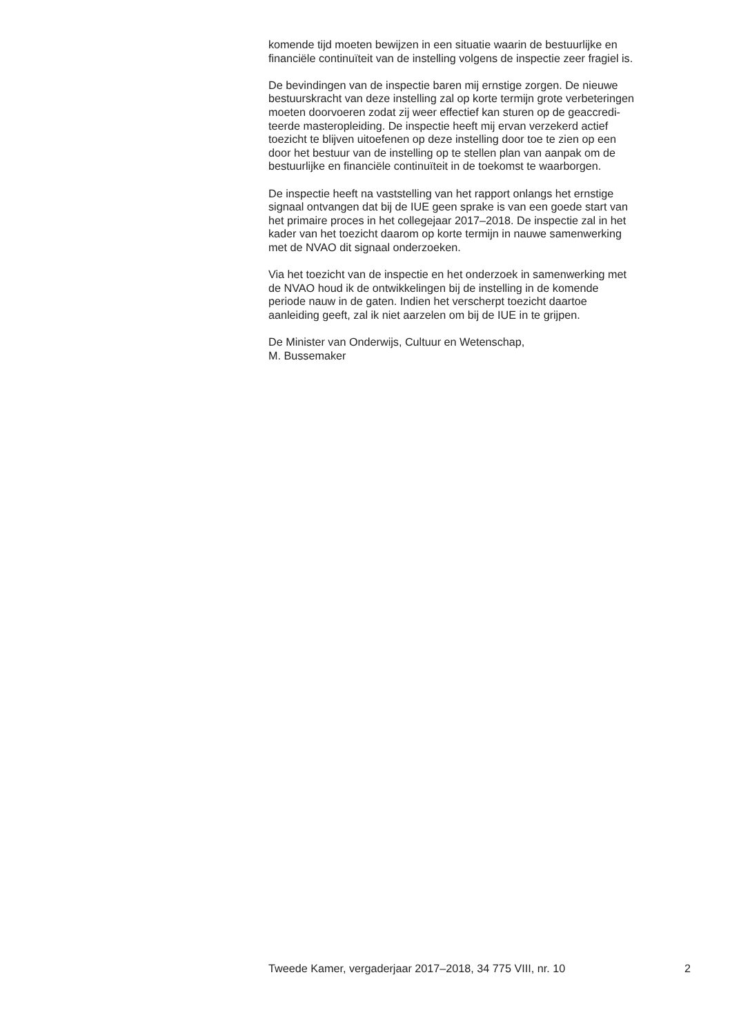komende tijd moeten bewijzen in een situatie waarin de bestuurlijke en
financiële continuïteit van de instelling volgens de inspectie zeer fragiel is.
De bevindingen van de inspectie baren mij ernstige zorgen. De nieuwe
bestuurskracht van deze instelling zal op korte termijn grote verbeteringen
moeten doorvoeren zodat zij weer effectief kan sturen op de geaccredi-
teerde masteropleiding. De inspectie heeft mij ervan verzekerd actief
toezicht te blijven uitoefenen op deze instelling door toe te zien op een
door het bestuur van de instelling op te stellen plan van aanpak om de
bestuurlijke en financiële continuïteit in de toekomst te waarborgen.
De inspectie heeft na vaststelling van het rapport onlangs het ernstige
signaal ontvangen dat bij de IUE geen sprake is van een goede start van
het primaire proces in het collegejaar 2017–2018. De inspectie zal in het
kader van het toezicht daarom op korte termijn in nauwe samenwerking
met de NVAO dit signaal onderzoeken.
Via het toezicht van de inspectie en het onderzoek in samenwerking met
de NVAO houd ik de ontwikkelingen bij de instelling in de komende
periode nauw in de gaten. Indien het verscherpt toezicht daartoe
aanleiding geeft, zal ik niet aarzelen om bij de IUE in te grijpen.
De Minister van Onderwijs, Cultuur en Wetenschap,
M. Bussemaker
Tweede Kamer, vergaderjaar 2017–2018, 34 775 VIII, nr. 10 2